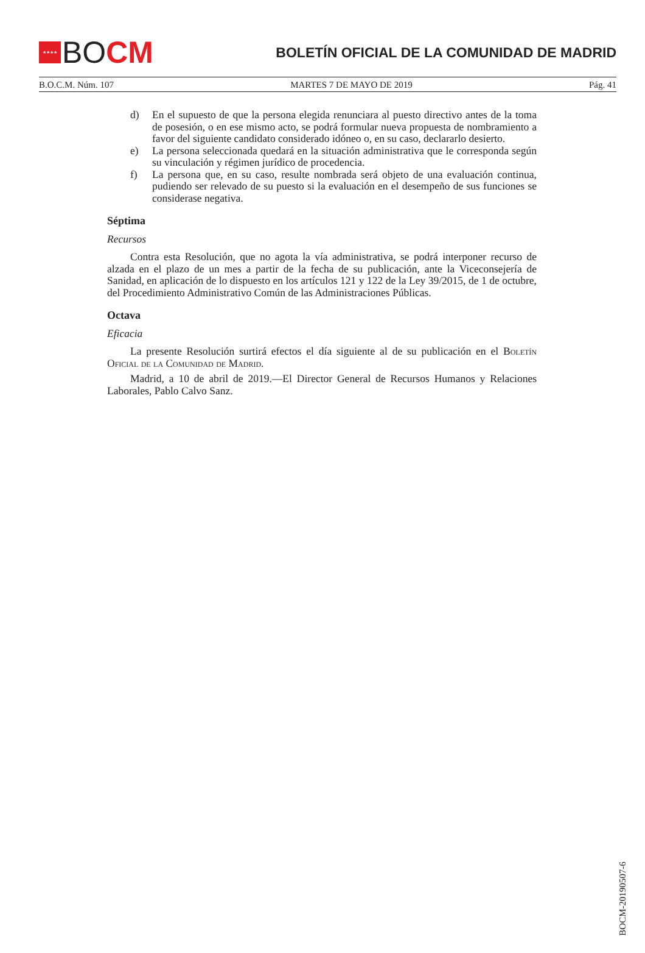★★★★
BO CM
BOLETÍN OFICIAL DE LA COMUNIDAD DE MADRID
B.O.C.M. Núm. 107 MARTES 7 DE MAYO DE 2019 Pág. 41
d) En el supuesto de que la persona elegida renunciara al puesto directivo antes de la toma de posesión, o en ese mismo acto, se podrá formular nueva propuesta de nombramiento a favor del siguiente candidato considerado idóneo o, en su caso, declararlo desierto.
e) La persona seleccionada quedará en la situación administrativa que le corresponda según su vinculación y régimen jurídico de procedencia.
f) La persona que, en su caso, resulte nombrada será objeto de una evaluación continua, pudiendo ser relevado de su puesto si la evaluación en el desempeño de sus funciones se considerase negativa.
Séptima
Recursos
Contra esta Resolución, que no agota la vía administrativa, se podrá interponer recurso de alzada en el plazo de un mes a partir de la fecha de su publicación, ante la Viceconsejería de Sanidad, en aplicación de lo dispuesto en los artículos 121 y 122 de la Ley 39/2015, de 1 de octubre, del Procedimiento Administrativo Común de las Administraciones Públicas.
Octava
Eficacia
La presente Resolución surtirá efectos el día siguiente al de su publicación en el Boletín Oficial de la Comunidad de Madrid.
Madrid, a 10 de abril de 2019.—El Director General de Recursos Humanos y Relaciones Laborales, Pablo Calvo Sanz.
BOCM-20190507-6